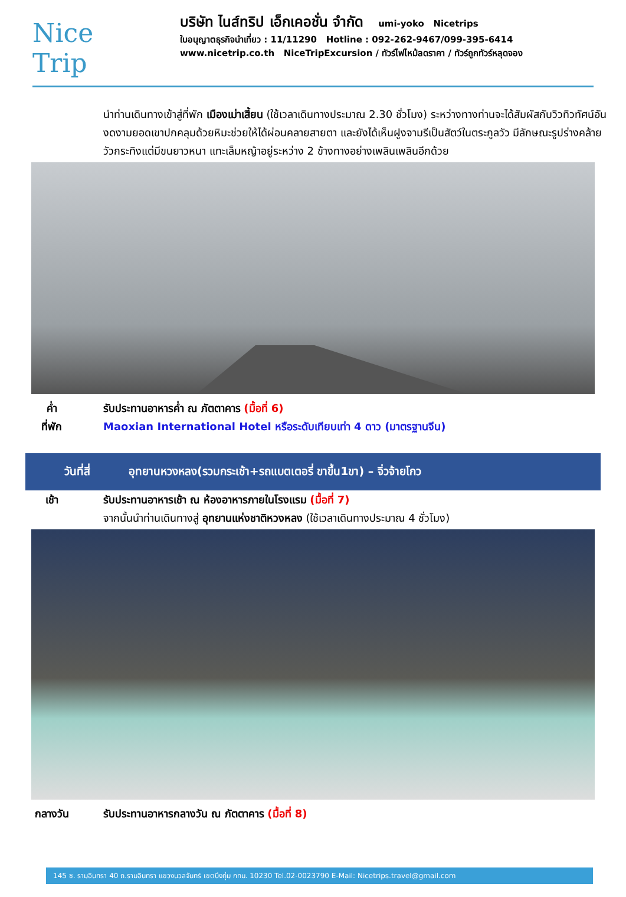Nice
Trip
บริษัท ไนส์ทริป เอ็กเคอชั่น จำกัด umi-yoko Nicetrips
ใบอนุญาตธุรกิจนำเที่ยว : 11/11290 Hotline : 092-262-9467/099-395-6414
www.nicetrip.co.th NiceTripExcursion / ทัวร์ไฟไหม้ลดราคา / ทัวร์ถูกทัวร์หลุดจอง
นำท่านเดินทางเข้าสู่ที่พัก เมืองเม่าเสี้ยน (ใช้เวลาเดินทางประมาณ 2.30 ชั่วโมง) ระหว่างทางท่านจะได้สัมผัสกับวิวทิวทัศน์อันงดงามยอดเขาปกคลุมด้วยหิมะช่วยให้ได้ผ่อนคลายสายตา และยังได้เห็นฝูงจามรีเป็นสัตว์ในตระกูลวัว มีลักษณะรูปร่างคล้ายวัวกระทิงแต่มีขนยาวหนา แทะเล็มหญ้าอยู่ระหว่าง 2 ข้างทางอย่างเพลินเพลินอีกด้วย
ค่ำ รับประทานอาหารค่ำ ณ ภัตตาคาร (มื้อที่ 6)
ที่พัก Maoxian International Hotel หรือระดับเทียบเท่า 4 ดาว (มาตรฐานจีน)
วันที่สี่
อุทยานหวงหลง(รวมกระเช้า+รถแบตเตอรี่ ขาขึ้น1ขา) – จิ่วจ้ายโกว
เช้า รับประทานอาหารเช้า ณ ห้องอาหารภายในโรงแรม (มื้อที่ 7)
จากนั้นนำท่านเดินทางสู่ อุทยานแห่งชาติหวงหลง (ใช้เวลาเดินทางประมาณ 4 ชั่วโมง)
กลางวัน รับประทานอาหารกลางวัน ณ ภัตตาคาร (มื้อที่ 8)
145 ซ. รามอินทรา 40 ถ.รามอินทรา แขวงนวลจันทร์ เขตบึงกุ่ม กทม. 10230 Tel.02-0023790 E-Mail: Nicetrips.travel@gmail.com